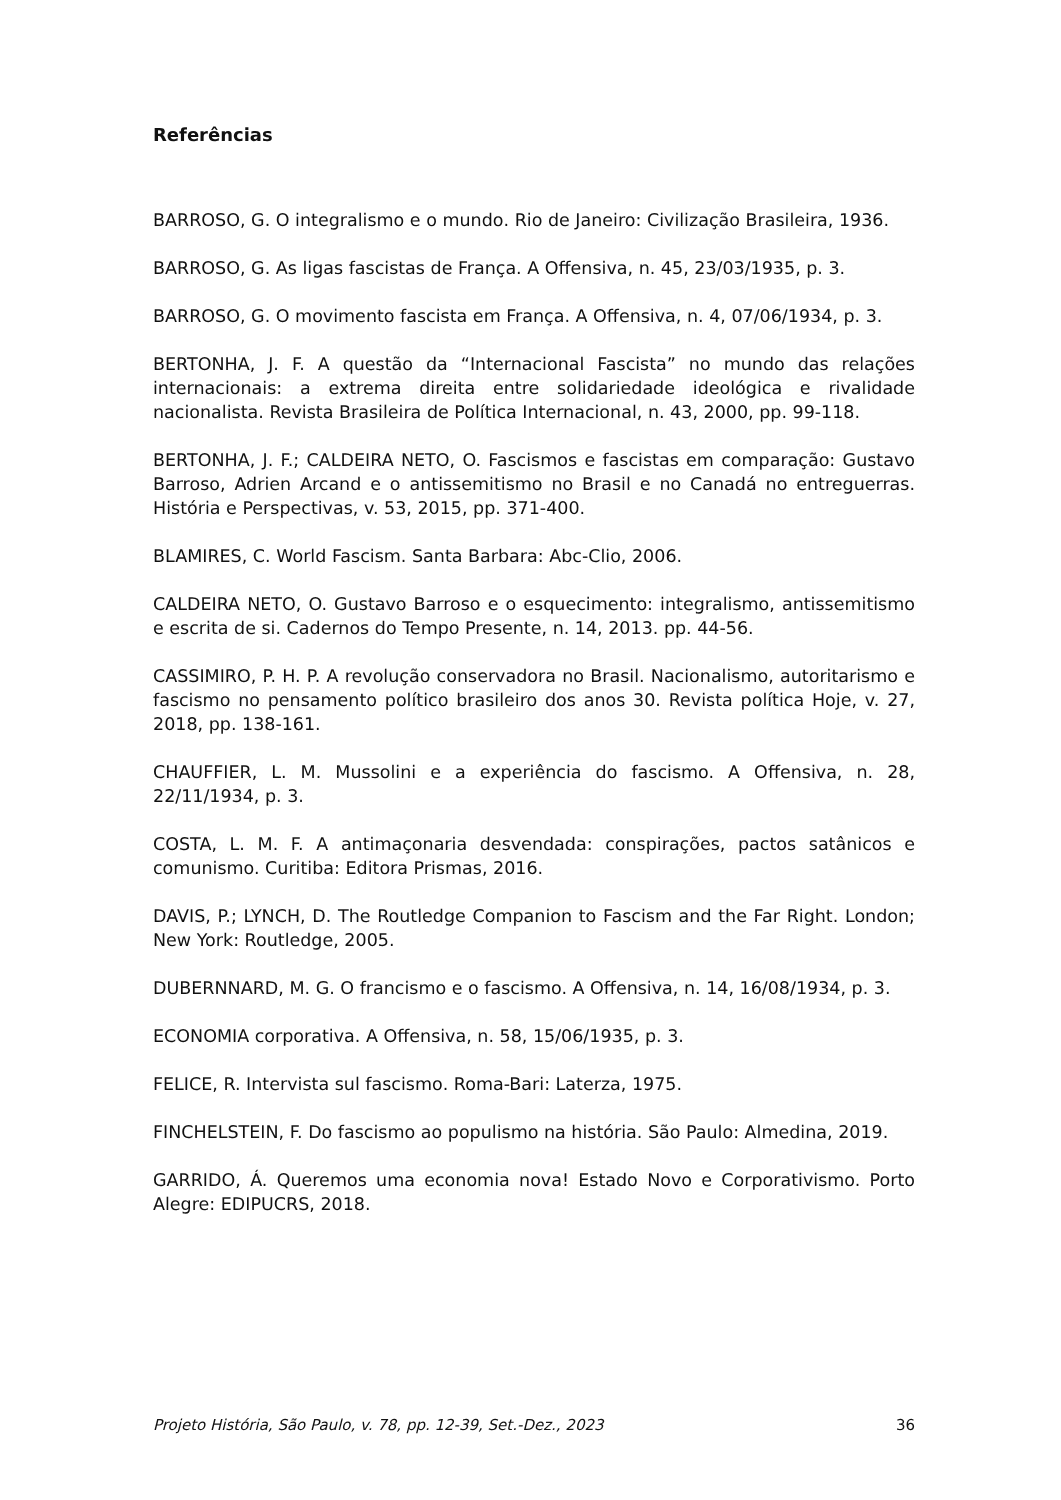Referências
BARROSO, G. O integralismo e o mundo. Rio de Janeiro: Civilização Brasileira, 1936.
BARROSO, G. As ligas fascistas de França. A Offensiva, n. 45, 23/03/1935, p. 3.
BARROSO, G. O movimento fascista em França. A Offensiva, n. 4, 07/06/1934, p. 3.
BERTONHA, J. F. A questão da “Internacional Fascista” no mundo das relações internacionais: a extrema direita entre solidariedade ideológica e rivalidade nacionalista. Revista Brasileira de Política Internacional, n. 43, 2000, pp. 99-118.
BERTONHA, J. F.; CALDEIRA NETO, O. Fascismos e fascistas em comparação: Gustavo Barroso, Adrien Arcand e o antissemitismo no Brasil e no Canadá no entreguerras. História e Perspectivas, v. 53, 2015, pp. 371-400.
BLAMIRES, C. World Fascism. Santa Barbara: Abc-Clio, 2006.
CALDEIRA NETO, O. Gustavo Barroso e o esquecimento: integralismo, antissemitismo e escrita de si. Cadernos do Tempo Presente, n. 14, 2013. pp. 44-56.
CASSIMIRO, P. H. P. A revolução conservadora no Brasil. Nacionalismo, autoritarismo e fascismo no pensamento político brasileiro dos anos 30. Revista política Hoje, v. 27, 2018, pp. 138-161.
CHAUFFIER, L. M. Mussolini e a experiência do fascismo. A Offensiva, n. 28, 22/11/1934, p. 3.
COSTA, L. M. F. A antimaçonaria desvendada: conspirações, pactos satânicos e comunismo. Curitiba: Editora Prismas, 2016.
DAVIS, P.; LYNCH, D. The Routledge Companion to Fascism and the Far Right. London; New York: Routledge, 2005.
DUBERNNARD, M. G. O francismo e o fascismo. A Offensiva, n. 14, 16/08/1934, p. 3.
ECONOMIA corporativa. A Offensiva, n. 58, 15/06/1935, p. 3.
FELICE, R. Intervista sul fascismo. Roma-Bari: Laterza, 1975.
FINCHELSTEIN, F. Do fascismo ao populismo na história. São Paulo: Almedina, 2019.
GARRIDO, Á. Queremos uma economia nova! Estado Novo e Corporativismo. Porto Alegre: EDIPUCRS, 2018.
Projeto História, São Paulo, v. 78, pp. 12-39, Set.-Dez., 2023 36